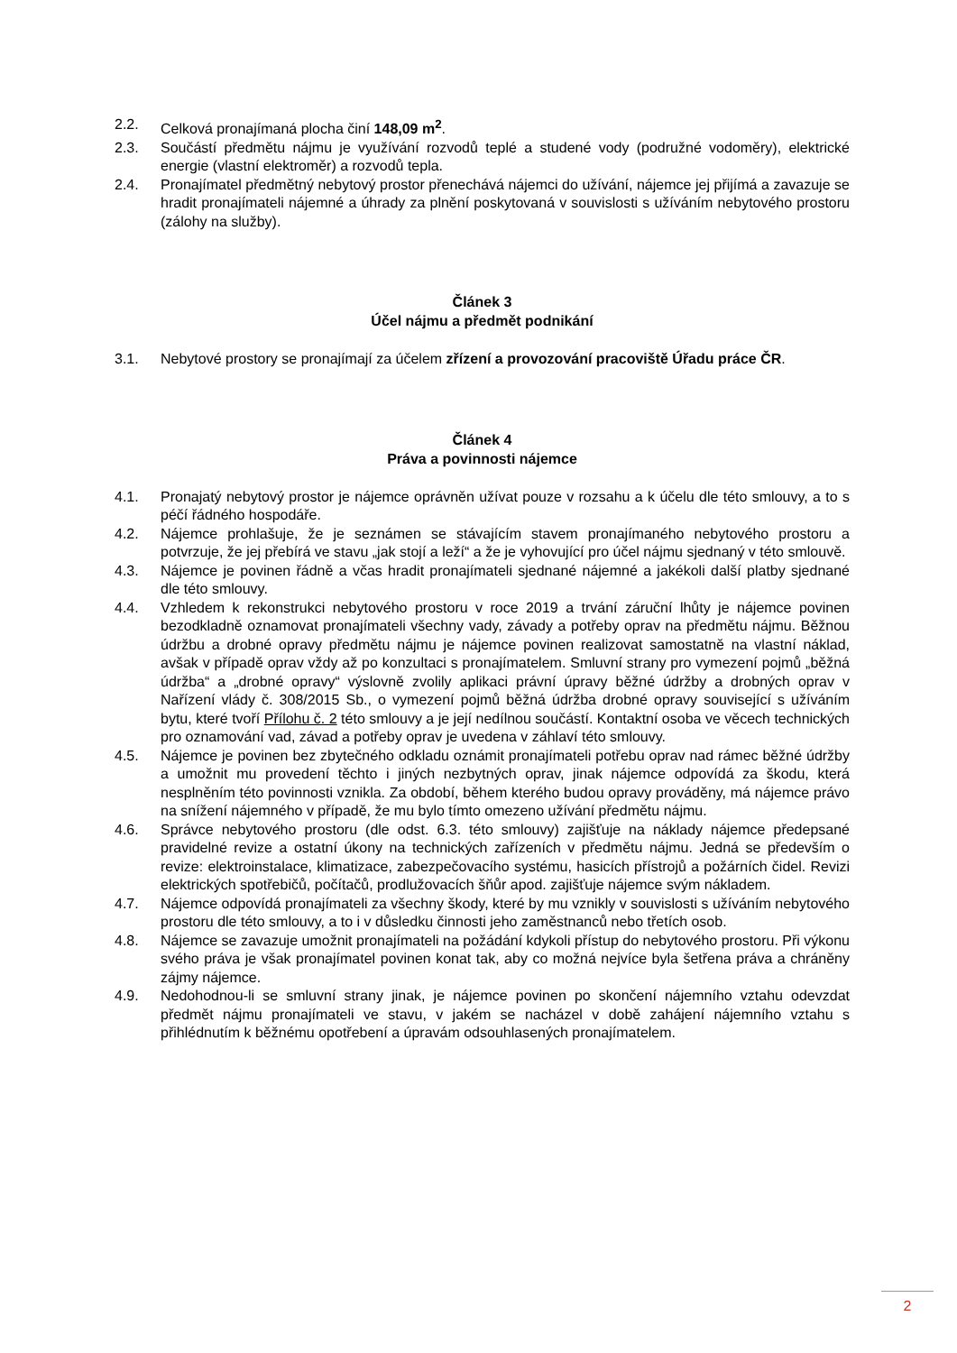2.2. Celková pronajímaná plocha činí 148,09 m<sup>2</sup>.
2.3. Součástí předmětu nájmu je využívání rozvodů teplé a studené vody (podružné vodoměry), elektrické energie (vlastní elektroměr) a rozvodů tepla.
2.4. Pronajímatel předmětný nebytový prostor přenechává nájemci do užívání, nájemce jej přijímá a zavazuje se hradit pronajímateli nájemné a úhrady za plnění poskytovaná v souvislosti s užíváním nebytového prostoru (zálohy na služby).
Článek 3
Účel nájmu a předmět podnikání
3.1. Nebytové prostory se pronajímají za účelem zřízení a provozování pracoviště Úřadu práce ČR.
Článek 4
Práva a povinnosti nájemce
4.1. Pronajatý nebytový prostor je nájemce oprávněn užívat pouze v rozsahu a k účelu dle této smlouvy, a to s péčí řádného hospodáře.
4.2. Nájemce prohlašuje, že je seznámen se stávajícím stavem pronajímaného nebytového prostoru a potvrzuje, že jej přebírá ve stavu „jak stojí a leží“ a že je vyhovující pro účel nájmu sjednaný v této smlouvě.
4.3. Nájemce je povinen řádně a včas hradit pronajímateli sjednané nájemné a jakékoli další platby sjednané dle této smlouvy.
4.4. Vzhledem k rekonstrukci nebytového prostoru v roce 2019 a trvání záruční lhůty je nájemce povinen bezodkladně oznamovat pronajímateli všechny vady, závady a potřeby oprav na předmětu nájmu. Běžnou údržbu a drobné opravy předmětu nájmu je nájemce povinen realizovat samostatně na vlastní náklad, avšak v případě oprav vždy až po konzultaci s pronajímatelem. Smluvní strany pro vymezení pojmů „běžná údržba“ a „drobné opravy“ výslovně zvolily aplikaci právní úpravy běžné údržby a drobných oprav v Nařízení vlády č. 308/2015 Sb., o vymezení pojmů běžná údržba drobné opravy související s užíváním bytu, které tvoří Přílohu č. 2 této smlouvy a je její nedílnou součástí. Kontaktní osoba ve věcech technických pro oznamování vad, závad a potřeby oprav je uvedena v záhlaví této smlouvy.
4.5. Nájemce je povinen bez zbytečného odkladu oznámit pronajímateli potřebu oprav nad rámec běžné údržby a umožnit mu provedení těchto i jiných nezbytných oprav, jinak nájemce odpovídá za škodu, která nesplněním této povinnosti vznikla. Za období, během kterého budou opravy prováděny, má nájemce právo na snížení nájemného v případě, že mu bylo tímto omezeno užívání předmětu nájmu.
4.6. Správce nebytového prostoru (dle odst. 6.3. této smlouvy) zajišťuje na náklady nájemce předepsané pravidelné revize a ostatní úkony na technických zařízeních v předmětu nájmu. Jedná se především o revize: elektroinstalace, klimatizace, zabezpečovacího systému, hasicích přístrojů a požárních čidel. Revizi elektrických spotřebičů, počítačů, prodlužovacích šňůr apod. zajišťuje nájemce svým nákladem.
4.7. Nájemce odpovídá pronajímateli za všechny škody, které by mu vznikly v souvislosti s užíváním nebytového prostoru dle této smlouvy, a to i v důsledku činnosti jeho zaměstnanců nebo třetích osob.
4.8. Nájemce se zavazuje umožnit pronajímateli na požádání kdykoli přístup do nebytového prostoru. Při výkonu svého práva je však pronajímatel povinen konat tak, aby co možná nejvíce byla šetřena práva a chráněny zájmy nájemce.
4.9. Nedohodnou-li se smluvní strany jinak, je nájemce povinen po skončení nájemního vztahu odevzdat předmět nájmu pronajímateli ve stavu, v jakém se nacházel v době zahájení nájemního vztahu s přihlédnutím k běžnému opotřebení a úpravám odsouhlasených pronajímatelem.
2